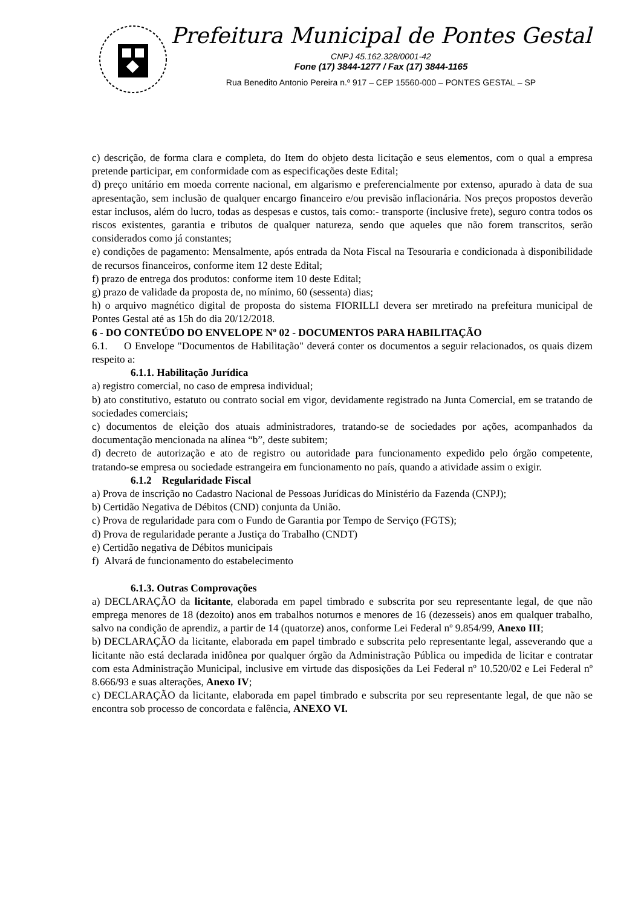Prefeitura Municipal de Pontes Gestal
CNPJ 45.162.328/0001-42
Fone (17) 3844-1277 / Fax (17) 3844-1165
Rua Benedito Antonio Pereira n.º 917 – CEP 15560-000 – PONTES GESTAL – SP
c) descrição, de forma clara e completa, do Item do objeto desta licitação e seus elementos, com o qual a empresa pretende participar, em conformidade com as especificações deste Edital;
d) preço unitário em moeda corrente nacional, em algarismo e preferencialmente por extenso, apurado à data de sua apresentação, sem inclusão de qualquer encargo financeiro e/ou previsão inflacionária. Nos preços propostos deverão estar inclusos, além do lucro, todas as despesas e custos, tais como:- transporte (inclusive frete), seguro contra todos os riscos existentes, garantia e tributos de qualquer natureza, sendo que aqueles que não forem transcritos, serão considerados como já constantes;
e) condições de pagamento: Mensalmente, após entrada da Nota Fiscal na Tesouraria e condicionada à disponibilidade de recursos financeiros, conforme item 12 deste Edital;
f) prazo de entrega dos produtos: conforme item 10 deste Edital;
g) prazo de validade da proposta de, no mínimo, 60 (sessenta) dias;
h) o arquivo magnético digital de proposta do sistema FIORILLI devera ser mretirado na prefeitura municipal de Pontes Gestal até as 15h do dia 20/12/2018.
6 - DO CONTEÚDO DO ENVELOPE Nº 02 - DOCUMENTOS PARA HABILITAÇÃO
6.1. O Envelope "Documentos de Habilitação" deverá conter os documentos a seguir relacionados, os quais dizem respeito a:
6.1.1. Habilitação Jurídica
a) registro comercial, no caso de empresa individual;
b) ato constitutivo, estatuto ou contrato social em vigor, devidamente registrado na Junta Comercial, em se tratando de sociedades comerciais;
c) documentos de eleição dos atuais administradores, tratando-se de sociedades por ações, acompanhados da documentação mencionada na alínea “b”, deste subitem;
d) decreto de autorização e ato de registro ou autoridade para funcionamento expedido pelo órgão competente, tratando-se empresa ou sociedade estrangeira em funcionamento no país, quando a atividade assim o exigir.
6.1.2 Regularidade Fiscal
a) Prova de inscrição no Cadastro Nacional de Pessoas Jurídicas do Ministério da Fazenda (CNPJ);
b) Certidão Negativa de Débitos (CND) conjunta da União.
c) Prova de regularidade para com o Fundo de Garantia por Tempo de Serviço (FGTS);
d) Prova de regularidade perante a Justiça do Trabalho (CNDT)
e) Certidão negativa de Débitos municipais
f) Alvará de funcionamento do estabelecimento
6.1.3. Outras Comprovações
a) DECLARAÇÃO da licitante, elaborada em papel timbrado e subscrita por seu representante legal, de que não emprega menores de 18 (dezoito) anos em trabalhos noturnos e menores de 16 (dezesseis) anos em qualquer trabalho, salvo na condição de aprendiz, a partir de 14 (quatorze) anos, conforme Lei Federal nº 9.854/99, Anexo III;
b) DECLARAÇÃO da licitante, elaborada em papel timbrado e subscrita pelo representante legal, asseverando que a licitante não está declarada inidônea por qualquer órgão da Administração Pública ou impedida de licitar e contratar com esta Administração Municipal, inclusive em virtude das disposições da Lei Federal nº 10.520/02 e Lei Federal nº 8.666/93 e suas alterações, Anexo IV;
c) DECLARAÇÃO da licitante, elaborada em papel timbrado e subscrita por seu representante legal, de que não se encontra sob processo de concordata e falência, ANEXO VI.